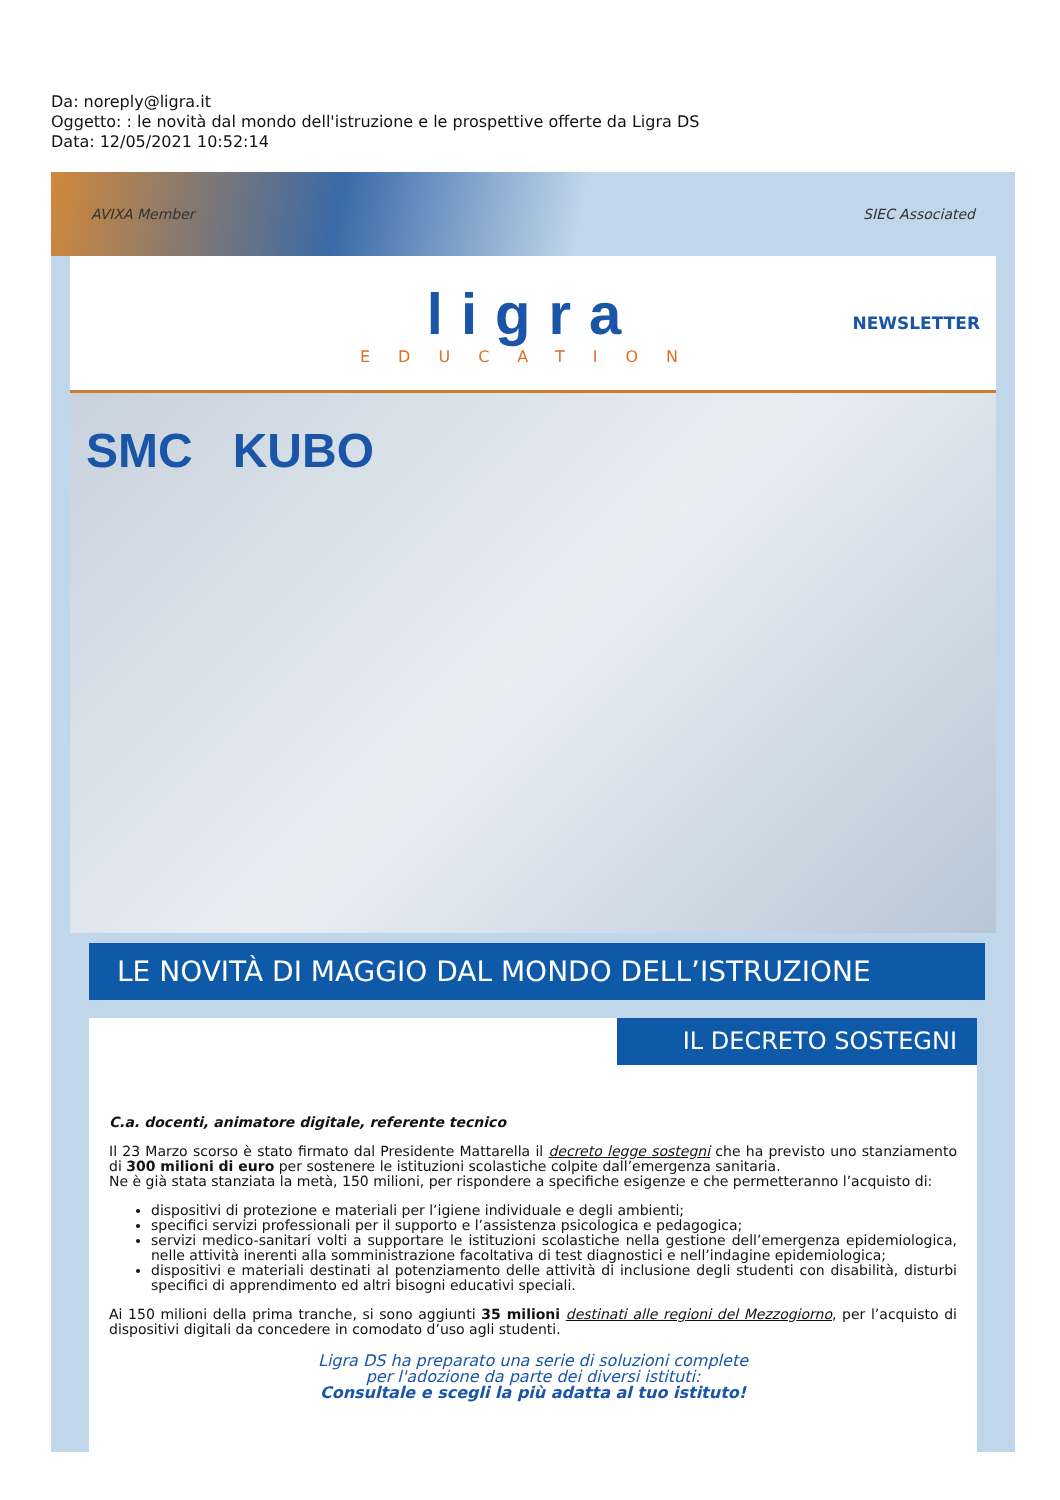Da: noreply@ligra.it
Oggetto: : le novità dal mondo dell'istruzione e le prospettive offerte da Ligra DS
Data: 12/05/2021 10:52:14
AVIXA Member SIEC Associated
ligra
EDUCATION
NEWSLETTER
SMC KUBO
LE NOVITÀ DI MAGGIO DAL MONDO DELL’ISTRUZIONE
IL DECRETO SOSTEGNI
C.a. docenti, animatore digitale, referente tecnico
Il 23 Marzo scorso è stato firmato dal Presidente Mattarella il decreto legge sostegni che ha previsto uno stanziamento di 300 milioni di euro per sostenere le istituzioni scolastiche colpite dall’emergenza sanitaria.
Ne è già stata stanziata la metà, 150 milioni, per rispondere a specifiche esigenze e che permetteranno l’acquisto di:
dispositivi di protezione e materiali per l’igiene individuale e degli ambienti;
specifici servizi professionali per il supporto e l’assistenza psicologica e pedagogica;
servizi medico-sanitari volti a supportare le istituzioni scolastiche nella gestione dell’emergenza epidemiologica, nelle attività inerenti alla somministrazione facoltativa di test diagnostici e nell’indagine epidemiologica;
dispositivi e materiali destinati al potenziamento delle attività di inclusione degli studenti con disabilità, disturbi specifici di apprendimento ed altri bisogni educativi speciali.
Ai 150 milioni della prima tranche, si sono aggiunti 35 milioni destinati alle regioni del Mezzogiorno, per l’acquisto di dispositivi digitali da concedere in comodato d’uso agli studenti.
Ligra DS ha preparato una serie di soluzioni complete
per l'adozione da parte dei diversi istituti:
Consultale e scegli la più adatta al tuo istituto!